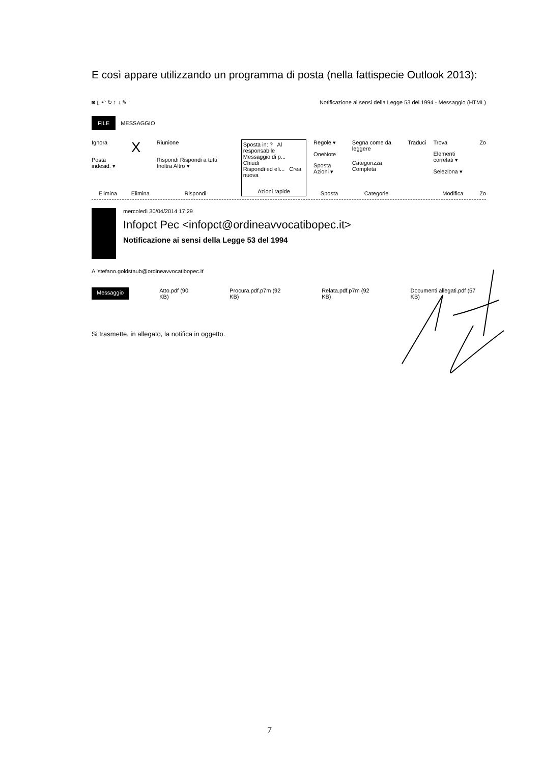E così appare utilizzando un programma di posta (nella fattispecie Outlook 2013):
◙ ▯ ↶ ↻ ↑ ↓ ✎ : Notificazione ai sensi della Legge 53 del 1994 - Messaggio (HTML)
FILE MESSAGGIO
Ignora
Posta indesid. ▾
Elimina
X
Elimina
Riunione
Rispondi Rispondi a tutti Inoltra Altro ▾
Rispondi
Sposta in: ? Al responsabile
Messaggio di p... Chiudi
Rispondi ed eli... Crea nuova
Azioni rapide
Regole ▾
OneNote
Sposta Azioni ▾
Sposta
Segna come da leggere
Categorizza Completa
Categorie
Traduci Trova
Elementi correlati ▾
Seleziona ▾
Modifica
Zo
Zo
mercoledì 30/04/2014 17:29
Infopct Pec <infopct@ordineavvocatibopec.it>
Notificazione ai sensi della Legge 53 del 1994
A 'stefano.goldstaub@ordineavvocatibopec.it'
Messaggio Atto.pdf (90 KB) Procura.pdf.p7m (92 KB) Relata.pdf.p7m (92 KB) Documenti allegati.pdf (57 KB)
Si trasmette, in allegato, la notifica in oggetto.
7